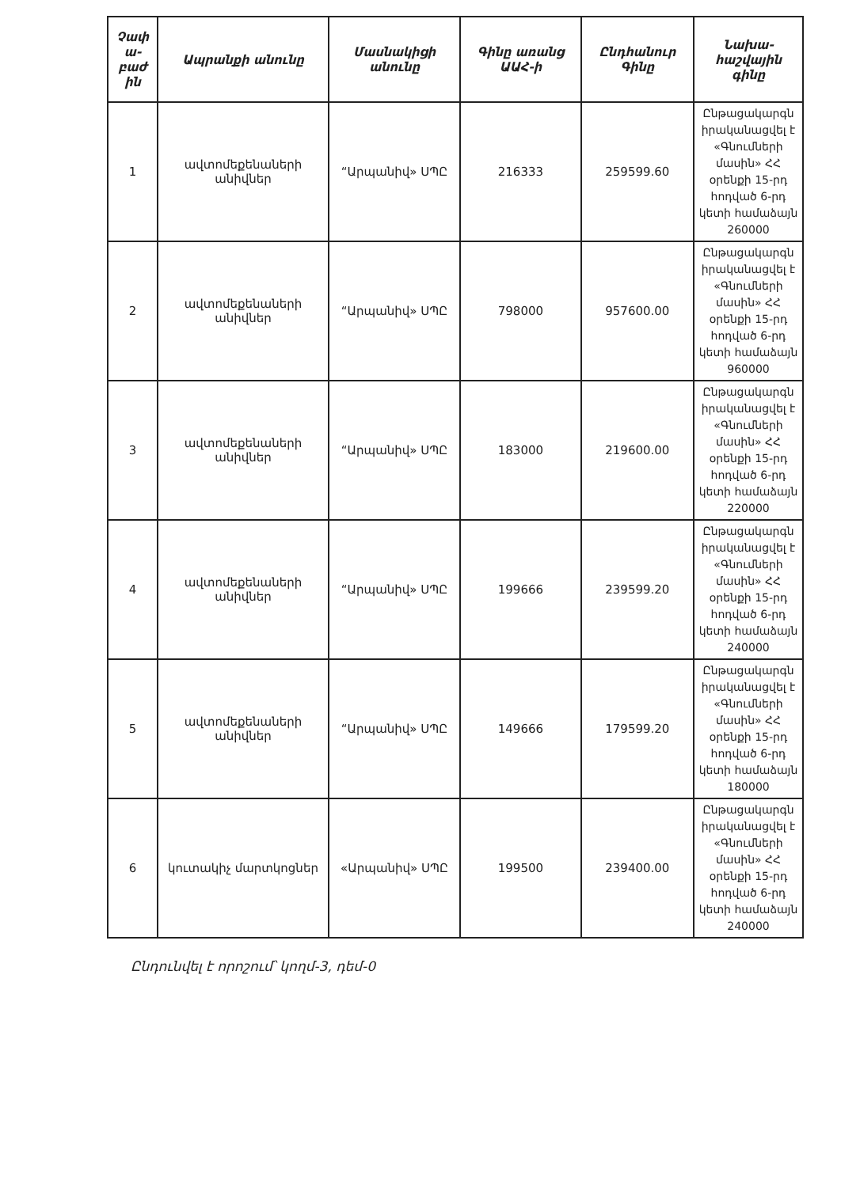| Չափ ա-բաժ ին | Ապրանքի անունը | Մասնակիցի անունը | Գինը առանց ԱԱՀ-ի | Ընդհանուր Գինը | Նախա-հաշվային գինը |
| --- | --- | --- | --- | --- | --- |
| 1 | ավտոմեքենաների անիվներ | “Արպանիվ» ՍՊԸ | 216333 | 259599.60 | Ընթացակարգն իրականացվել է «Գնումների մասին» ՀՀ օրենքի 15-րդ հոդված 6-րդ կետի համաձայն 260000 |
| 2 | ավտոմեքենաների անիվներ | “Արպանիվ» ՍՊԸ | 798000 | 957600.00 | Ընթացակարգն իրականացվել է «Գնումների մասին» ՀՀ օրենքի 15-րդ հոդված 6-րդ կետի համաձայն 960000 |
| 3 | ավտոմեքենաների անիվներ | “Արպանիվ» ՍՊԸ | 183000 | 219600.00 | Ընթացակարգն իրականացվել է «Գնումների մասին» ՀՀ օրենքի 15-րդ հոդված 6-րդ կետի համաձայն 220000 |
| 4 | ավտոմեքենաների անիվներ | “Արպանիվ» ՍՊԸ | 199666 | 239599.20 | Ընթացակարգն իրականացվել է «Գնումների մասին» ՀՀ օրենքի 15-րդ հոդված 6-րդ կետի համաձայն 240000 |
| 5 | ավտոմեքենաների անիվներ | “Արպանիվ» ՍՊԸ | 149666 | 179599.20 | Ընթացակարգն իրականացվել է «Գնումների մասին» ՀՀ օրենքի 15-րդ հոդված 6-րդ կետի համաձայն 180000 |
| 6 | կուտակիչ մարտկոցներ | «Արպանիվ» ՍՊԸ | 199500 | 239400.00 | Ընթացակարգն իրականացվել է «Գնումների մասին» ՀՀ օրենքի 15-րդ հոդված 6-րդ կետի համաձայն 240000 |
Ընդունվել է որոշում՝ կողմ-3, դեմ-0